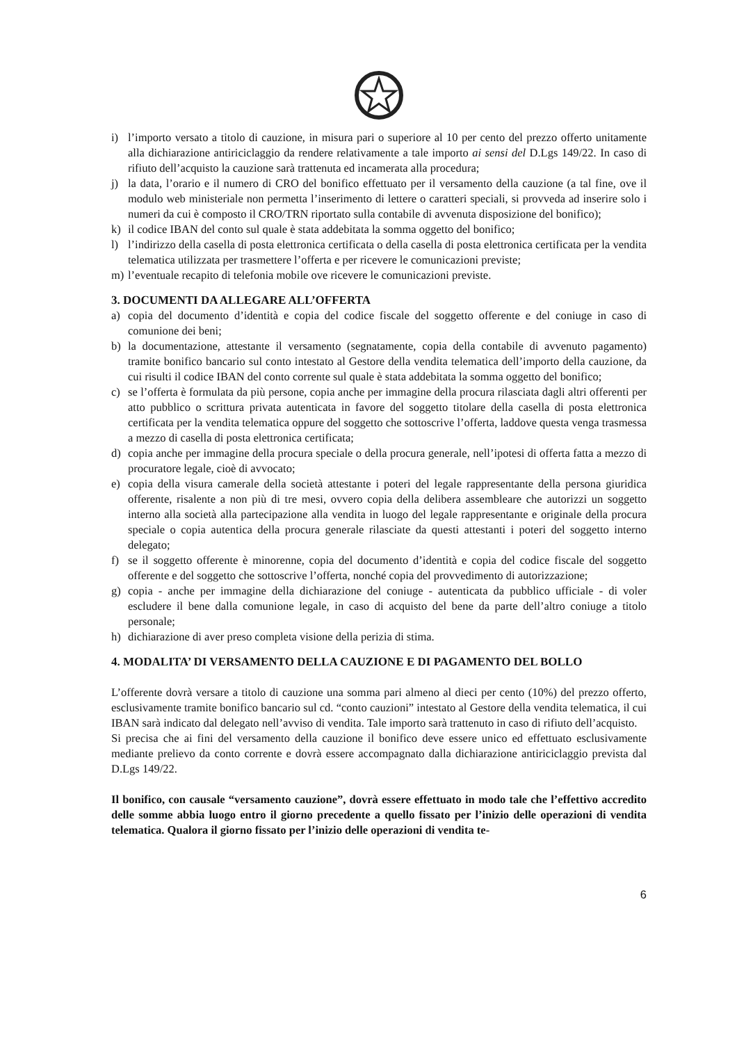i) l’importo versato a titolo di cauzione, in misura pari o superiore al 10 per cento del prezzo offerto unitamente alla dichiarazione antiriciclaggio da rendere relativamente a tale importo ai sensi del D.Lgs 149/22. In caso di rifiuto dell’acquisto la cauzione sarà trattenuta ed incamerata alla procedura;
j) la data, l’orario e il numero di CRO del bonifico effettuato per il versamento della cauzione (a tal fine, ove il modulo web ministeriale non permetta l’inserimento di lettere o caratteri speciali, si provveda ad inserire solo i numeri da cui è composto il CRO/TRN riportato sulla contabile di avvenuta disposizione del bonifico);
k) il codice IBAN del conto sul quale è stata addebitata la somma oggetto del bonifico;
l) l’indirizzo della casella di posta elettronica certificata o della casella di posta elettronica certificata per la vendita telematica utilizzata per trasmettere l’offerta e per ricevere le comunicazioni previste;
m) l’eventuale recapito di telefonia mobile ove ricevere le comunicazioni previste.
3. DOCUMENTI DA ALLEGARE ALL’OFFERTA
a) copia del documento d’identità e copia del codice fiscale del soggetto offerente e del coniuge in caso di comunione dei beni;
b) la documentazione, attestante il versamento (segnatamente, copia della contabile di avvenuto pagamento) tramite bonifico bancario sul conto intestato al Gestore della vendita telematica dell’importo della cauzione, da cui risulti il codice IBAN del conto corrente sul quale è stata addebitata la somma oggetto del bonifico;
c) se l’offerta è formulata da più persone, copia anche per immagine della procura rilasciata dagli altri offerenti per atto pubblico o scrittura privata autenticata in favore del soggetto titolare della casella di posta elettronica certificata per la vendita telematica oppure del soggetto che sottoscrive l’offerta, laddove questa venga trasmessa a mezzo di casella di posta elettronica certificata;
d) copia anche per immagine della procura speciale o della procura generale, nell’ipotesi di offerta fatta a mezzo di procuratore legale, cioè di avvocato;
e) copia della visura camerale della società attestante i poteri del legale rappresentante della persona giuridica offerente, risalente a non più di tre mesi, ovvero copia della delibera assembleare che autorizzi un soggetto interno alla società alla partecipazione alla vendita in luogo del legale rappresentante e originale della procura speciale o copia autentica della procura generale rilasciate da questi attestanti i poteri del soggetto interno delegato;
f) se il soggetto offerente è minorenne, copia del documento d’identità e copia del codice fiscale del soggetto offerente e del soggetto che sottoscrive l’offerta, nonché copia del provvedimento di autorizzazione;
g) copia - anche per immagine della dichiarazione del coniuge - autenticata da pubblico ufficiale - di voler escludere il bene dalla comunione legale, in caso di acquisto del bene da parte dell’altro coniuge a titolo personale;
h) dichiarazione di aver preso completa visione della perizia di stima.
4. MODALITA’ DI VERSAMENTO DELLA CAUZIONE E DI PAGAMENTO DEL BOLLO
L’offerente dovrà versare a titolo di cauzione una somma pari almeno al dieci per cento (10%) del prezzo offerto, esclusivamente tramite bonifico bancario sul cd. “conto cauzioni” intestato al Gestore della vendita telematica, il cui IBAN sarà indicato dal delegato nell’avviso di vendita. Tale importo sarà trattenuto in caso di rifiuto dell’acquisto.
Si precisa che ai fini del versamento della cauzione il bonifico deve essere unico ed effettuato esclusivamente mediante prelievo da conto corrente e dovrà essere accompagnato dalla dichiarazione antiriciclaggio prevista dal D.Lgs 149/22.
Il bonifico, con causale “versamento cauzione”, dovrà essere effettuato in modo tale che l’effettivo accredito delle somme abbia luogo entro il giorno precedente a quello fissato per l’inizio delle operazioni di vendita telematica. Qualora il giorno fissato per l’inizio delle operazioni di vendita te-
6